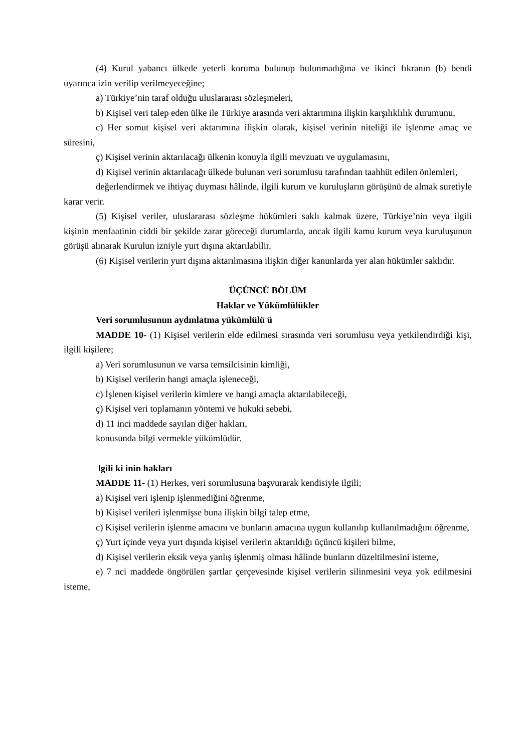(4) Kurul yabancı ülkede yeterli koruma bulunup bulunmadığına ve ikinci fıkranın (b) bendi uyarınca izin verilip verilmeyeceğine;
a) Türkiye’nin taraf olduğu uluslararası sözleşmeleri,
b) Kişisel veri talep eden ülke ile Türkiye arasında veri aktarımına ilişkin karşılıklılık durumunu,
c) Her somut kişisel veri aktarımına ilişkin olarak, kişisel verinin niteliği ile işlenme amaç ve süresini,
ç) Kişisel verinin aktarılacağı ülkenin konuyla ilgili mevzuatı ve uygulamasını,
d) Kişisel verinin aktarılacağı ülkede bulunan veri sorumlusu tarafından taahhüt edilen önlemleri,
değerlendirmek ve ihtiyaç duyması hâlinde, ilgili kurum ve kuruluşların görüşünü de almak suretiyle karar verir.
(5) Kişisel veriler, uluslararası sözleşme hükümleri saklı kalmak üzere, Türkiye’nin veya ilgili kişinin menfaatinin ciddi bir şekilde zarar göreceği durumlarda, ancak ilgili kamu kurum veya kuruluşunun görüşü alınarak Kurulun izniyle yurt dışına aktarılabilir.
(6) Kişisel verilerin yurt dışına aktarılmasına ilişkin diğer kanunlarda yer alan hükümler saklıdır.
ÜÇÜNCÜ BÖLÜM
Haklar ve Yükümlülükler
Veri sorumlusunun aydınlatma yükümlülü ü
MADDE 10- (1) Kişisel verilerin elde edilmesi sırasında veri sorumlusu veya yetkilendirdiği kişi, ilgili kişilere;
a) Veri sorumlusunun ve varsa temsilcisinin kimliği,
b) Kişisel verilerin hangi amaçla işleneceği,
c) İşlenen kişisel verilerin kimlere ve hangi amaçla aktarılabileceği,
ç) Kişisel veri toplamanın yöntemi ve hukuki sebebi,
d) 11 inci maddede sayılan diğer hakları,
konusunda bilgi vermekle yükümlüdür.
lgili ki inin hakları
MADDE 11- (1) Herkes, veri sorumlusuna başvurarak kendisiyle ilgili;
a) Kişisel veri işlenip işlenmediğini öğrenme,
b) Kişisel verileri işlenmişse buna ilişkin bilgi talep etme,
c) Kişisel verilerin işlenme amacını ve bunların amacına uygun kullanılıp kullanılmadığını öğrenme,
ç) Yurt içinde veya yurt dışında kişisel verilerin aktarıldığı üçüncü kişileri bilme,
d) Kişisel verilerin eksik veya yanlış işlenmiş olması hâlinde bunların düzeltilmesini isteme,
e) 7 nci maddede öngörülen şartlar çerçevesinde kişisel verilerin silinmesini veya yok edilmesini isteme,